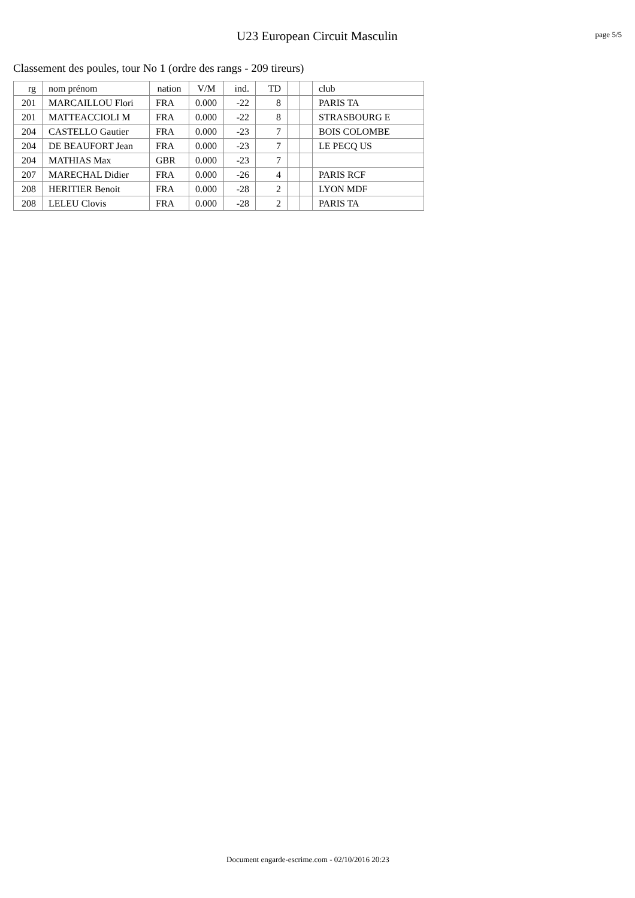U23 European Circuit Masculin
page 5/5
Classement des poules, tour No 1 (ordre des rangs - 209 tireurs)
| rg | nom prénom | nation | V/M | ind. | TD | | | club |
| --- | --- | --- | --- | --- | --- | --- | --- | --- |
| 201 | MARCAILLOU Flori | FRA | 0.000 | -22 | 8 | | | PARIS TA |
| 201 | MATTEACCIOLI M | FRA | 0.000 | -22 | 8 | | | STRASBOURG E |
| 204 | CASTELLO Gautier | FRA | 0.000 | -23 | 7 | | | BOIS COLOMBE |
| 204 | DE BEAUFORT Jean | FRA | 0.000 | -23 | 7 | | | LE PECQ US |
| 204 | MATHIAS Max | GBR | 0.000 | -23 | 7 | | | |
| 207 | MARECHAL Didier | FRA | 0.000 | -26 | 4 | | | PARIS RCF |
| 208 | HERITIER Benoit | FRA | 0.000 | -28 | 2 | | | LYON MDF |
| 208 | LELEU Clovis | FRA | 0.000 | -28 | 2 | | | PARIS TA |
Document engarde-escrime.com - 02/10/2016 20:23